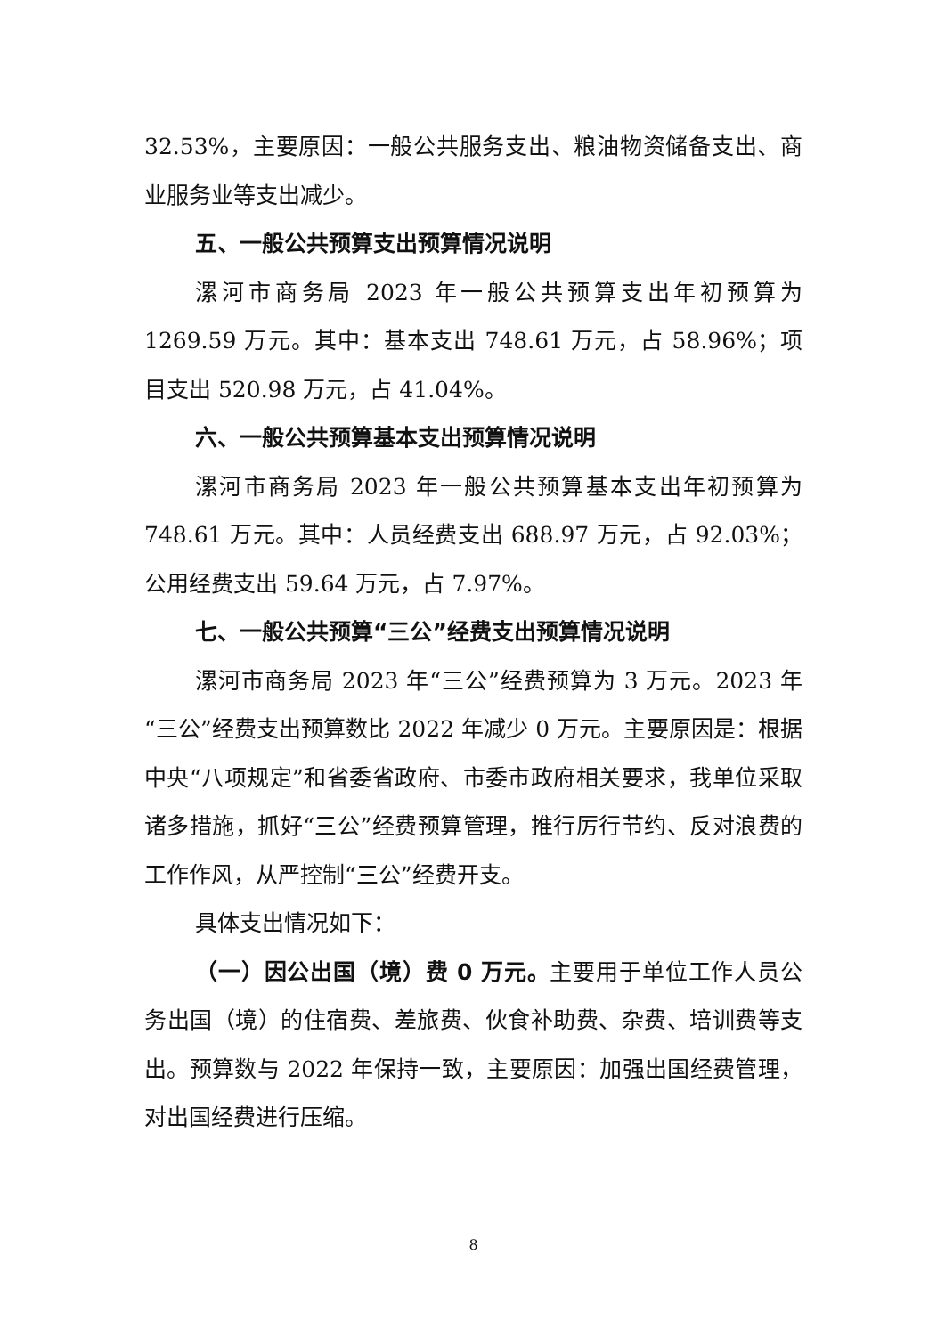32.53%，主要原因：一般公共服务支出、粮油物资储备支出、商业服务业等支出减少。
五、一般公共预算支出预算情况说明
漯河市商务局 2023 年一般公共预算支出年初预算为 1269.59 万元。其中：基本支出 748.61 万元，占 58.96%；项目支出 520.98 万元，占 41.04%。
六、一般公共预算基本支出预算情况说明
漯河市商务局 2023 年一般公共预算基本支出年初预算为 748.61 万元。其中：人员经费支出 688.97 万元，占 92.03%；公用经费支出 59.64 万元，占 7.97%。
七、一般公共预算“三公”经费支出预算情况说明
漯河市商务局 2023 年“三公”经费预算为 3 万元。2023 年“三公”经费支出预算数比 2022 年减少 0 万元。主要原因是：根据中央“八项规定”和省委省政府、市委市政府相关要求，我单位采取诸多措施，抓好“三公”经费预算管理，推行厉行节约、反对浪费的工作作风，从严控制“三公”经费开支。
具体支出情况如下：
（一）因公出国（境）费 0 万元。主要用于单位工作人员公务出国（境）的住宿费、差旅费、伙食补助费、杂费、培训费等支出。预算数与 2022 年保持一致，主要原因：加强出国经费管理，对出国经费进行压缩。
8